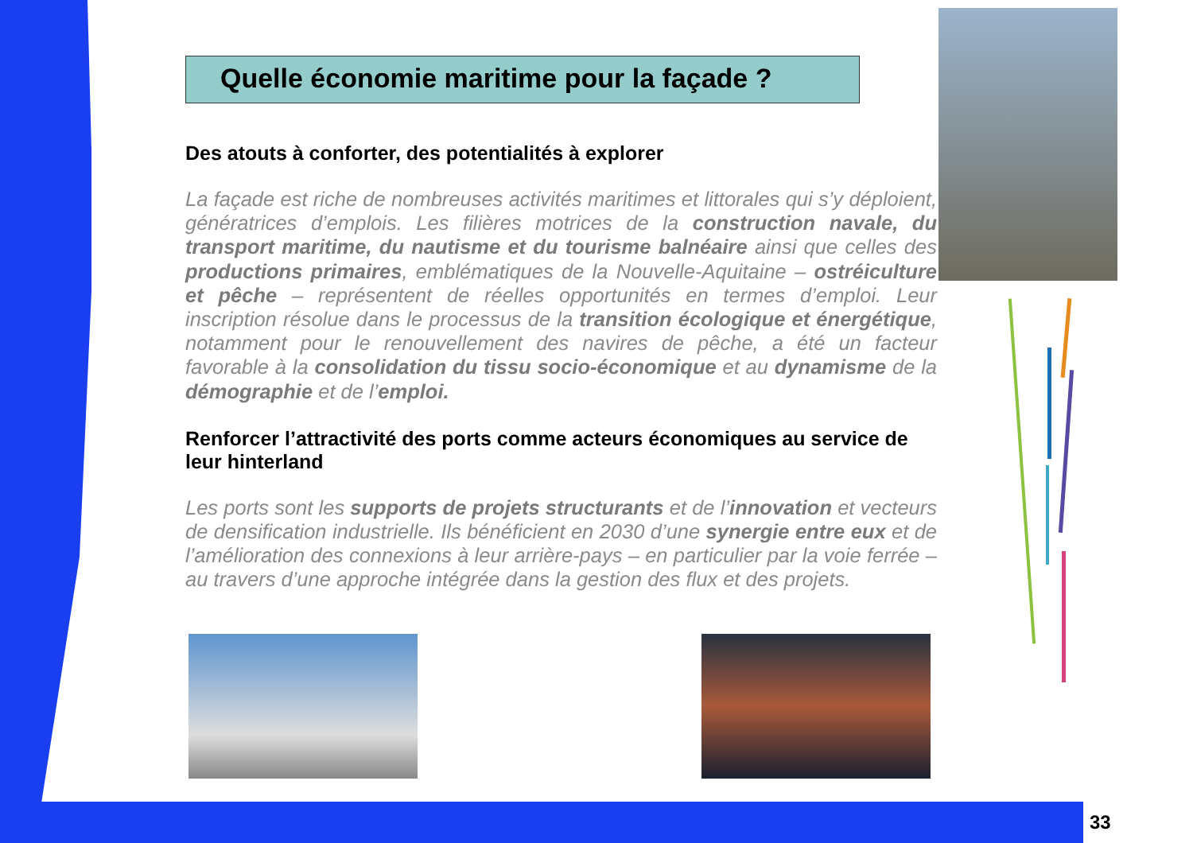Quelle économie maritime pour la façade ?
Des atouts à conforter, des potentialités à explorer
La façade est riche de nombreuses activités maritimes et littorales qui s’y déploient, génératrices d’emplois. Les filières motrices de la construction navale, du transport maritime, du nautisme et du tourisme balnéaire ainsi que celles des productions primaires, emblématiques de la Nouvelle-Aquitaine – ostréiculture et pêche – représentent de réelles opportunités en termes d’emploi. Leur inscription résolue dans le processus de la transition écologique et énergétique, notamment pour le renouvellement des navires de pêche, a été un facteur favorable à la consolidation du tissu socio-économique et au dynamisme de la démographie et de l’emploi.
Renforcer l’attractivité des ports comme acteurs économiques au service de leur hinterland
Les ports sont les supports de projets structurants et de l’innovation et vecteurs de densification industrielle. Ils bénéficient en 2030 d’une synergie entre eux et de l’amélioration des connexions à leur arrière-pays – en particulier par la voie ferrée – au travers d’une approche intégrée dans la gestion des flux et des projets.
33